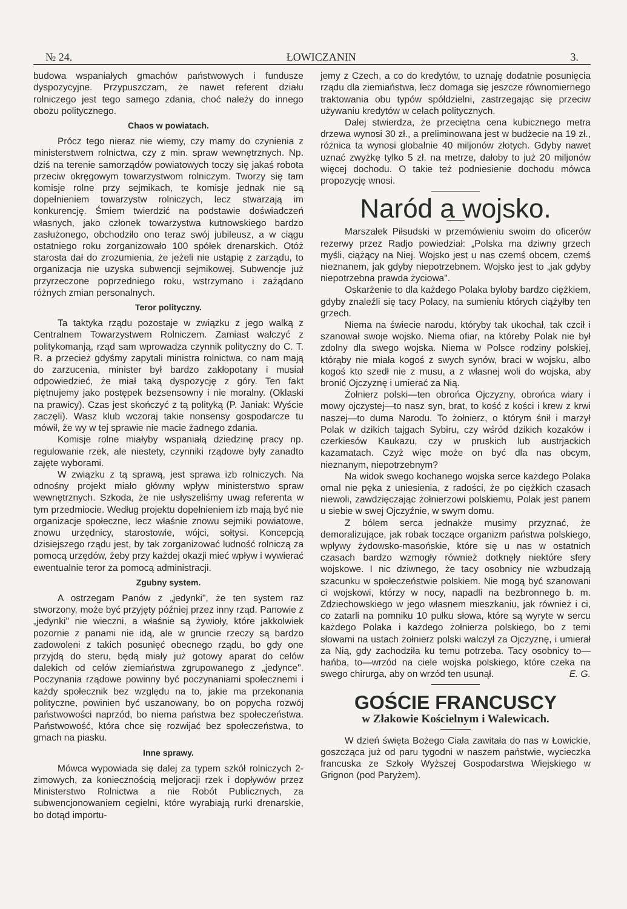№ 24. ŁOWICZANIN 3.
budowa wspaniałych gmachów państwowych i fundusze dyspozycyjne. Przypuszczam, że nawet referent działu rolniczego jest tego samego zdania, choć należy do innego obozu politycznego.
Chaos w powiatach.
Prócz tego nieraz nie wiemy, czy mamy do czynienia z ministerstwem rolnictwa, czy z min. spraw wewnętrznych. Np. dziś na terenie samorządów powiatowych toczy się jakaś robota przeciw okręgowym towarzystwom rolniczym. Tworzy się tam komisje rolne przy sejmikach, te komisje jednak nie są dopełnieniem towarzystw rolniczych, lecz stwarzają im konkurencję. Śmiem twierdzić na podstawie doświadczeń własnych, jako członek towarzystwa kutnowskiego bardzo zasłużonego, obchodziło ono teraz swój jubileusz, a w ciągu ostatniego roku zorganizowało 100 spółek drenarskich. Otóż starosta dał do zrozumienia, że jeżeli nie ustąpię z zarządu, to organizacja nie uzyska subwencji sejmikowej. Subwencje już przyrzeczone poprzedniego roku, wstrzymano i zażądano różnych zmian personalnych.
Teror polityczny.
Ta taktyka rządu pozostaje w związku z jego walką z Centralnem Towarzystwem Rolniczem. Zamiast walczyć z politykomanją, rząd sam wprowadza czynnik polityczny do C. T. R. a przecież gdyśmy zapytali ministra rolnictwa, co nam mają do zarzucenia, minister był bardzo zakłopotany i musiał odpowiedzieć, że miał taką dyspozycję z góry. Ten fakt piętnujemy jako postępek bezsensowny i nie moralny. (Oklaski na prawicy). Czas jest skończyć z tą polityką (P. Janiak: Wyście zaczęli). Wasz klub wczoraj takie nonsensy gospodarcze tu mówił, że wy w tej sprawie nie macie żadnego zdania.
Komisje rolne miałyby wspaniałą dziedzinę pracy np. regulowanie rzek, ale niestety, czynniki rządowe były zanadto zajęte wyborami.
W związku z tą sprawą, jest sprawa izb rolniczych. Na odnośny projekt miało główny wpływ ministerstwo spraw wewnętrznych. Szkoda, że nie usłyszeliśmy uwag referenta w tym przedmiocie. Według projektu dopełnieniem izb mają być nie organizacje społeczne, lecz właśnie znowu sejmiki powiatowe, znowu urzędnicy, starostowie, wójci, sołtysi. Koncepcją dzisiejszego rządu jest, by tak zorganizować ludność rolniczą za pomocą urzędów, żeby przy każdej okazji mieć wpływ i wywierać ewentualnie teror za pomocą administracji.
Zgubny system.
A ostrzegam Panów z „jedynki", że ten system raz stworzony, może być przyjęty później przez inny rząd. Panowie z „jedynki" nie wieczni, a właśnie są żywioły, które jakkolwiek pozornie z panami nie idą, ale w gruncie rzeczy są bardzo zadowoleni z takich posunięć obecnego rządu, bo gdy one przyjdą do steru, będą miały już gotowy aparat do celów dalekich od celów ziemiaństwa zgrupowanego z „jedynce". Poczynania rządowe powinny być poczynaniami społecznemi i każdy społecznik bez względu na to, jakie ma przekonania polityczne, powinien być uszanowany, bo on popycha rozwój państwowości naprzód, bo niema państwa bez społeczeństwa. Państwowość, która chce się rozwijać bez społeczeństwa, to gmach na piasku.
Inne sprawy.
Mówca wypowiada się dalej za typem szkół rolniczych 2-zimowych, za koniecznością meljoracji rzek i dopływów przez Ministerstwo Rolnictwa a nie Robót Publicznych, za subwencjonowaniem cegielni, które wyrabiają rurki drenarskie, bo dotąd importu-
jemy z Czech, a co do kredytów, to uznaję dodatnie posunięcia rządu dla ziemiaństwa, lecz domaga się jeszcze równomiernego traktowania obu typów spółdzielni, zastrzegając się przeciw używaniu kredytów w celach politycznych.
Dalej stwierdza, że przeciętna cena kubicznego metra drzewa wynosi 30 zł., a preliminowana jest w budżecie na 19 zł., różnica ta wynosi globalnie 40 miljonów złotych. Gdyby nawet uznać zwyżkę tylko 5 zł. na metrze, dałoby to już 20 miljonów więcej dochodu. O takie też podniesienie dochodu mówca propozycję wnosi.
Naród a wojsko.
Marszałek Piłsudski w przemówieniu swoim do oficerów rezerwy przez Radjo powiedział: „Polska ma dziwny grzech myśli, ciążący na Niej. Wojsko jest u nas czemś obcem, czemś nieznanem, jak gdyby niepotrzebnem. Wojsko jest to „jak gdyby niepotrzebna prawda życiowa".
Oskarżenie to dla każdego Polaka byłoby bardzo ciężkiem, gdyby znaleźli się tacy Polacy, na sumieniu których ciążyłby ten grzech.
Niema na świecie narodu, któryby tak ukochał, tak czcił i szanował swoje wojsko. Niema ofiar, na któreby Polak nie był zdolny dla swego wojska. Niema w Polsce rodziny polskiej, którąby nie miała kogoś z swych synów, braci w wojsku, albo kogoś kto szedł nie z musu, a z własnej woli do wojska, aby bronić Ojczyznę i umierać za Nią.
Żołnierz polski—ten obrońca Ojczyzny, obrońca wiary i mowy ojczystej—to nasz syn, brat, to kość z kości i krew z krwi naszej—to duma Narodu. To żołnierz, o którym śnił i marzył Polak w dzikich tajgach Sybiru, czy wśród dzikich kozaków i czerkiesów Kaukazu, czy w pruskich lub austrjackich kazamatach. Czyż więc może on być dla nas obcym, nieznanym, niepotrzebnym?
Na widok swego kochanego wojska serce każdego Polaka omal nie pęka z uniesienia, z radości, że po ciężkich czasach niewoli, zawdzięczając żołnierzowi polskiemu, Polak jest panem u siebie w swej Ojczyźnie, w swym domu.
Z bólem serca jednakże musimy przyznać, że demoralizujące, jak robak toczące organizm państwa polskiego, wpływy żydowsko-masońskie, które się u nas w ostatnich czasach bardzo wzmogły również dotknęły niektóre sfery wojskowe. I nic dziwnego, że tacy osobnicy nie wzbudzają szacunku w społeczeństwie polskiem. Nie mogą być szanowani ci wojskowi, którzy w nocy, napadli na bezbronnego b. m. Zdziechowskiego w jego własnem mieszkaniu, jak również i ci, co zatarli na pomniku 10 pułku słowa, które są wyryte w sercu każdego Polaka i każdego żołnierza polskiego, bo z temi słowami na ustach żołnierz polski walczył za Ojczyznę, i umierał za Nią, gdy zachodziła ku temu potrzeba. Tacy osobnicy to—hańba, to—wrzód na ciele wojska polskiego, które czeka na swego chirurga, aby on wrzód ten usunął. E. G.
GOŚCIE FRANCUSCY
w Złakowie Kościelnym i Walewicach.
W dzień święta Bożego Ciała zawitała do nas w Łowickie, goszcząca już od paru tygodni w naszem państwie, wycieczka francuska ze Szkoły Wyższej Gospodarstwa Wiejskiego w Grignon (pod Paryżem).